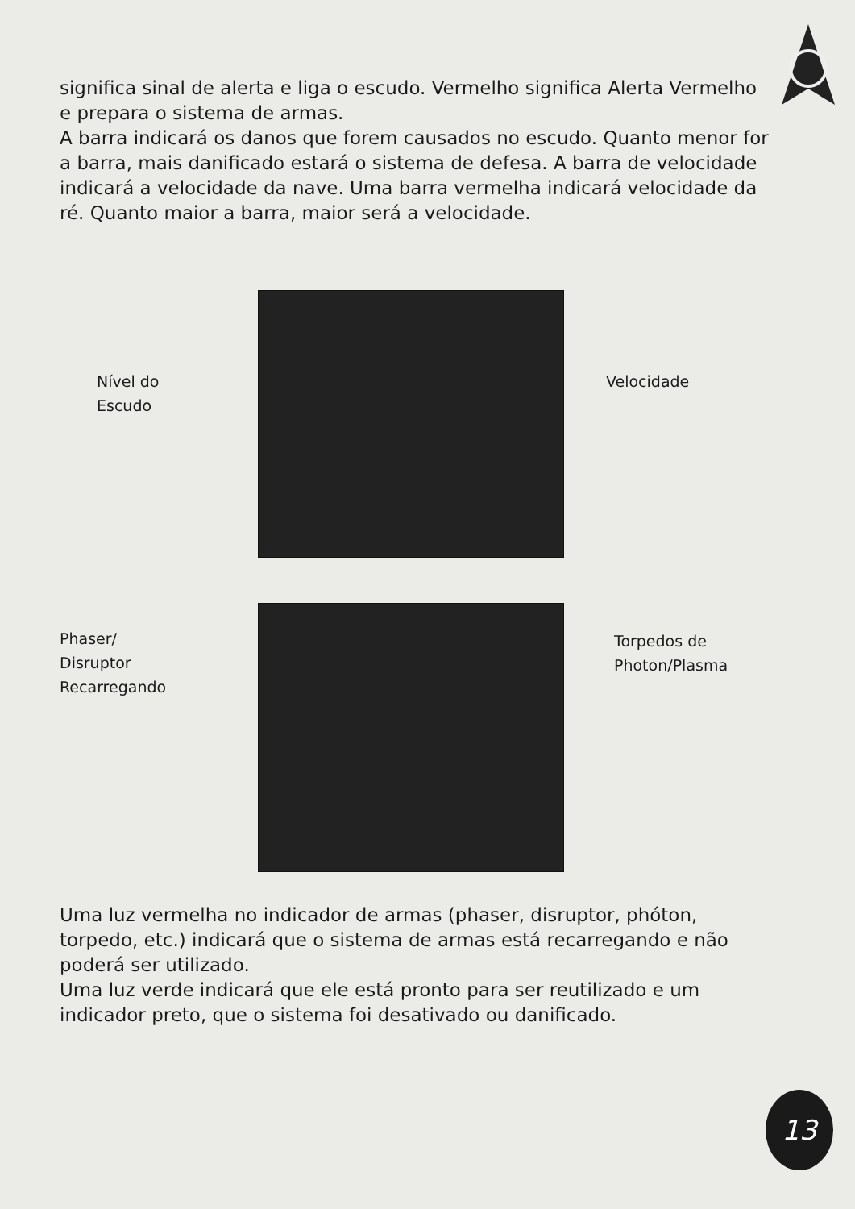significa sinal de alerta e liga o escudo. Vermelho significa Alerta Vermelho e prepara o sistema de armas.
A barra indicará os danos que forem causados no escudo. Quanto menor for a barra, mais danificado estará o sistema de defesa. A barra de velocidade indicará a velocidade da nave. Uma barra vermelha indicará velocidade da ré. Quanto maior a barra, maior será a velocidade.
Nível do
Escudo
Velocidade
Phaser/
Disruptor
Recarregando
Torpedos de
Photon/Plasma
Uma luz vermelha no indicador de armas (phaser, disruptor, phóton, torpedo, etc.) indicará que o sistema de armas está recarregando e não poderá ser utilizado.
Uma luz verde indicará que ele está pronto para ser reutilizado e um indicador preto, que o sistema foi desativado ou danificado.
13